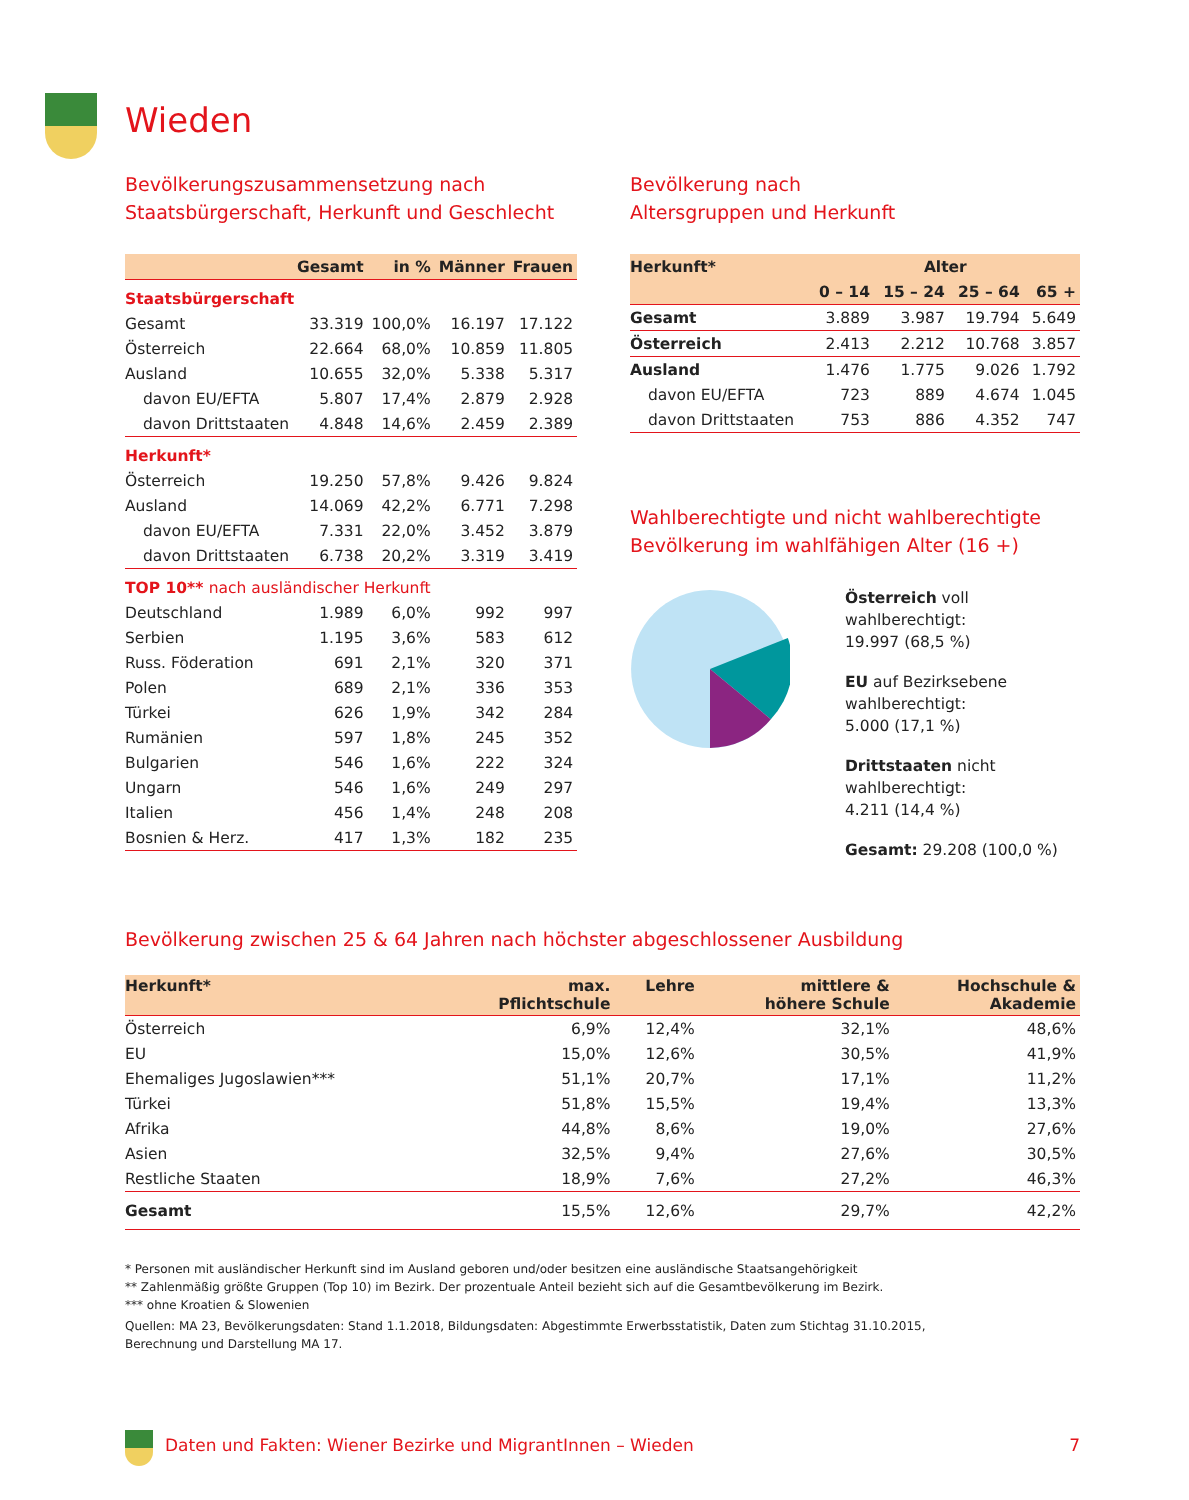Wieden
Bevölkerungszusammensetzung nach
Staatsbürgerschaft, Herkunft und Geschlecht
| | Gesamt | in % | Männer | Frauen |
| --- | --- | --- | --- | --- |
| Staatsbürgerschaft | | | | |
| Gesamt | 33.319 | 100,0% | 16.197 | 17.122 |
| Österreich | 22.664 | 68,0% | 10.859 | 11.805 |
| Ausland | 10.655 | 32,0% | 5.338 | 5.317 |
| davon EU/EFTA | 5.807 | 17,4% | 2.879 | 2.928 |
| davon Drittstaaten | 4.848 | 14,6% | 2.459 | 2.389 |
| Herkunft* | | | | |
| Österreich | 19.250 | 57,8% | 9.426 | 9.824 |
| Ausland | 14.069 | 42,2% | 6.771 | 7.298 |
| davon EU/EFTA | 7.331 | 22,0% | 3.452 | 3.879 |
| davon Drittstaaten | 6.738 | 20,2% | 3.319 | 3.419 |
| TOP 10** nach ausländischer Herkunft | | | | |
| Deutschland | 1.989 | 6,0% | 992 | 997 |
| Serbien | 1.195 | 3,6% | 583 | 612 |
| Russ. Föderation | 691 | 2,1% | 320 | 371 |
| Polen | 689 | 2,1% | 336 | 353 |
| Türkei | 626 | 1,9% | 342 | 284 |
| Rumänien | 597 | 1,8% | 245 | 352 |
| Bulgarien | 546 | 1,6% | 222 | 324 |
| Ungarn | 546 | 1,6% | 249 | 297 |
| Italien | 456 | 1,4% | 248 | 208 |
| Bosnien & Herz. | 417 | 1,3% | 182 | 235 |
Bevölkerung nach
Altersgruppen und Herkunft
| Herkunft* | Alter | | | |
| --- | --- | --- | --- | --- |
| | 0 – 14 | 15 – 24 | 25 – 64 | 65 + |
| Gesamt | 3.889 | 3.987 | 19.794 | 5.649 |
| Österreich | 2.413 | 2.212 | 10.768 | 3.857 |
| Ausland | 1.476 | 1.775 | 9.026 | 1.792 |
| davon EU/EFTA | 723 | 889 | 4.674 | 1.045 |
| davon Drittstaaten | 753 | 886 | 4.352 | 747 |
Wahlberechtigte und nicht wahlberechtigte
Bevölkerung im wahlfähigen Alter (16 +)
Österreich voll wahlberechtigt:
19.997 (68,5 %)
EU auf Bezirksebene wahlberechtigt:
5.000 (17,1 %)
Drittstaaten nicht wahlberechtigt:
4.211 (14,4 %)
Gesamt: 29.208 (100,0 %)
Bevölkerung zwischen 25 & 64 Jahren nach höchster abgeschlossener Ausbildung
| Herkunft* | max. Pflichtschule | Lehre | mittlere & höhere Schule | Hochschule & Akademie |
| --- | --- | --- | --- | --- |
| Österreich | 6,9% | 12,4% | 32,1% | 48,6% |
| EU | 15,0% | 12,6% | 30,5% | 41,9% |
| Ehemaliges Jugoslawien*** | 51,1% | 20,7% | 17,1% | 11,2% |
| Türkei | 51,8% | 15,5% | 19,4% | 13,3% |
| Afrika | 44,8% | 8,6% | 19,0% | 27,6% |
| Asien | 32,5% | 9,4% | 27,6% | 30,5% |
| Restliche Staaten | 18,9% | 7,6% | 27,2% | 46,3% |
| Gesamt | 15,5% | 12,6% | 29,7% | 42,2% |
* Personen mit ausländischer Herkunft sind im Ausland geboren und/oder besitzen eine ausländische Staatsangehörigkeit
** Zahlenmäßig größte Gruppen (Top 10) im Bezirk. Der prozentuale Anteil bezieht sich auf die Gesamtbevölkerung im Bezirk.
*** ohne Kroatien & Slowenien
Quellen: MA 23, Bevölkerungsdaten: Stand 1.1.2018, Bildungsdaten: Abgestimmte Erwerbsstatistik, Daten zum Stichtag 31.10.2015,
Berechnung und Darstellung MA 17.
Daten und Fakten: Wiener Bezirke und MigrantInnen – Wieden 7